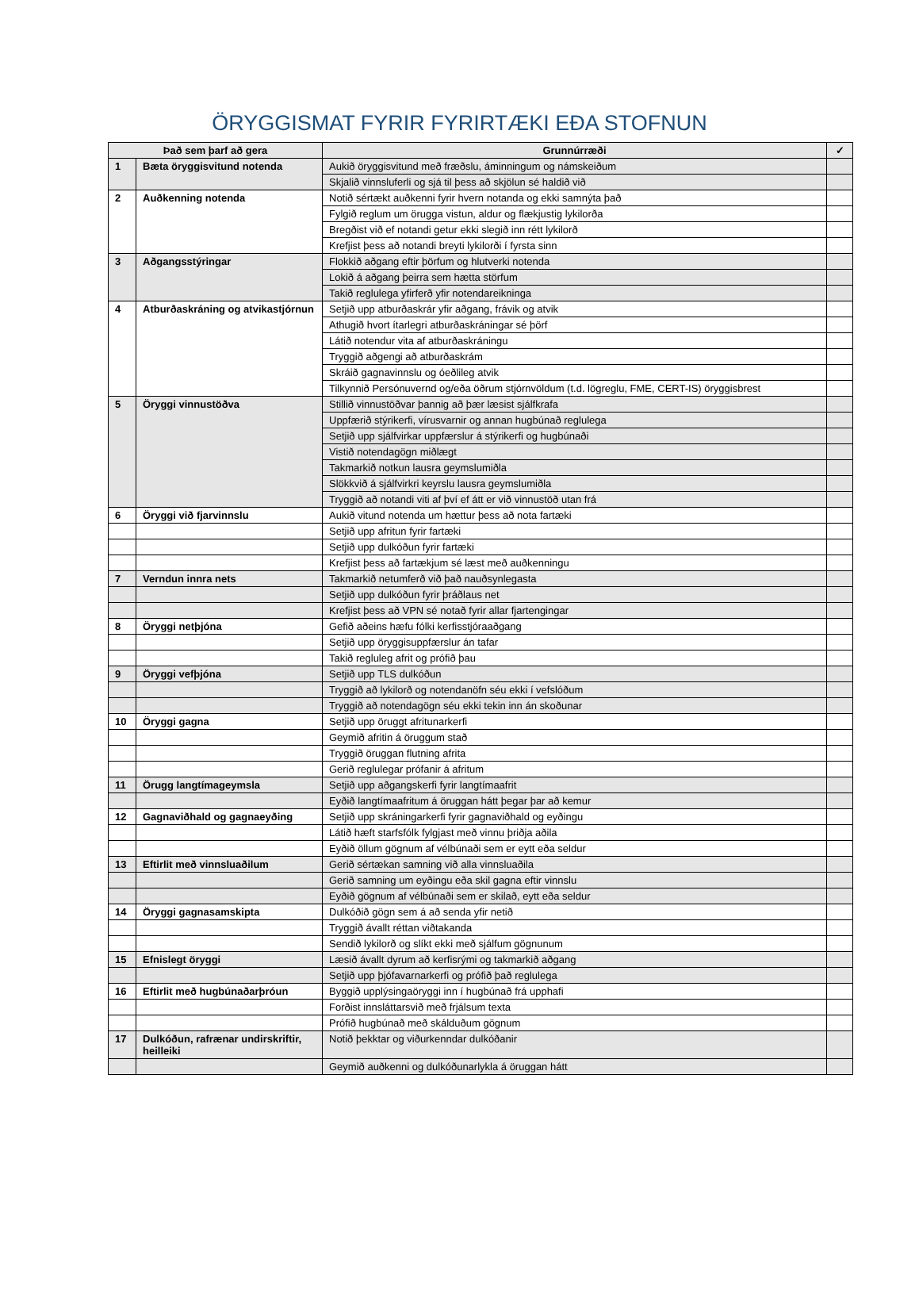ÖRYGGISMAT FYRIR FYRIRTÆKI EÐA STOFNUN
| Það sem þarf að gera | | Grunnúrræði | ✓ |
| --- | --- | --- | --- |
| 1 | Bæta öryggisvitund notenda | Aukið öryggisvitund með fræðslu, áminningum og námskeiðum | |
| | | Skjalið vinnsluferli og sjá til þess að skjölun sé haldið við | |
| 2 | Auðkenning notenda | Notið sértækt auðkenni fyrir hvern notanda og ekki samnýta það | |
| | | Fylgið reglum um örugga vistun, aldur og flækjustig lykilorða | |
| | | Bregðist við ef notandi getur ekki slegið inn rétt lykilorð | |
| | | Krefjist þess að notandi breyti lykilorði í fyrsta sinn | |
| 3 | Aðgangsstýringar | Flokkið aðgang eftir þörfum og hlutverki notenda | |
| | | Lokið á aðgang þeirra sem hætta störfum | |
| | | Takið reglulega yfirferð yfir notendareikninga | |
| 4 | Atburðaskráning og atvikastjórnun | Setjið upp atburðaskrár yfir aðgang, frávik og atvik | |
| | | Athugið hvort ítarlegri atburðaskráningar sé þörf | |
| | | Látið notendur vita af atburðaskráningu | |
| | | Tryggið aðgengi að atburðaskrám | |
| | | Skráið gagnavinnslu og óeðlileg atvik | |
| | | Tilkynnið Persónuvernd og/eða öðrum stjórnvöldum (t.d. lögreglu, FME, CERT-IS) öryggisbrest | |
| 5 | Öryggi vinnustöðva | Stillið vinnustöðvar þannig að þær læsist sjálfkrafa | |
| | | Uppfærið stýrikerfi, vírusvarnir og annan hugbúnað reglulega | |
| | | Setjið upp sjálfvirkar uppfærslur á stýrikerfi og hugbúnaði | |
| | | Vistið notendagögn miðlægt | |
| | | Takmarkið notkun lausra geymslumiðla | |
| | | Slökkvið á sjálfvirkri keyrslu lausra geymslumiðla | |
| | | Tryggið að notandi viti af því ef átt er við vinnustöð utan frá | |
| 6 | Öryggi við fjarvinnslu | Aukið vitund notenda um hættur þess að nota fartæki | |
| | | Setjið upp afritun fyrir fartæki | |
| | | Setjið upp dulkóðun fyrir fartæki | |
| | | Krefjist þess að fartækjum sé læst með auðkenningu | |
| 7 | Verndun innra nets | Takmarkið netumferð við það nauðsynlegasta | |
| | | Setjið upp dulkóðun fyrir þráðlaus net | |
| | | Krefjist þess að VPN sé notað fyrir allar fjartengingar | |
| 8 | Öryggi netþjóna | Gefið aðeins hæfu fólki kerfisstjóraaðgang | |
| | | Setjið upp öryggisuppfærslur án tafar | |
| | | Takið regluleg afrit og prófið þau | |
| 9 | Öryggi vefþjóna | Setjið upp TLS dulkóðun | |
| | | Tryggið að lykilorð og notendanöfn séu ekki í vefslóðum | |
| | | Tryggið að notendagögn séu ekki tekin inn án skoðunar | |
| 10 | Öryggi gagna | Setjið upp öruggt afritunarkerfi | |
| | | Geymið afritin á öruggum stað | |
| | | Tryggið öruggan flutning afrita | |
| | | Gerið reglulegar prófanir á afritum | |
| 11 | Örugg langtímageymsla | Setjið upp aðgangskerfi fyrir langtímaafrit | |
| | | Eyðið langtímaafritum á öruggan hátt þegar þar að kemur | |
| 12 | Gagnaviðhald og gagnaeyðing | Setjið upp skráningarkerfi fyrir gagnaviðhald og eyðingu | |
| | | Látið hæft starfsfólk fylgjast með vinnu þriðja aðila | |
| | | Eyðið öllum gögnum af vélbúnaði sem er eytt eða seldur | |
| 13 | Eftirlit með vinnsluaðilum | Gerið sértækan samning við alla vinnsluaðila | |
| | | Gerið samning um eyðingu eða skil gagna eftir vinnslu | |
| | | Eyðið gögnum af vélbúnaði sem er skilað, eytt eða seldur | |
| 14 | Öryggi gagnasamskipta | Dulkóðið gögn sem á að senda yfir netið | |
| | | Tryggið ávallt réttan viðtakanda | |
| | | Sendið lykilorð og slíkt ekki með sjálfum gögnunum | |
| 15 | Efnislegt öryggi | Læsið ávallt dyrum að kerfisrými og takmarkið aðgang | |
| | | Setjið upp þjófavarnarkerfi og prófið það reglulega | |
| 16 | Eftirlit með hugbúnaðarþróun | Byggið upplýsingaöryggi inn í hugbúnað frá upphafi | |
| | | Forðist innsláttarsvið með frjálsum texta | |
| | | Prófið hugbúnað með skálduðum gögnum | |
| 17 | Dulkóðun, rafrænar undirskriftir, heilleiki | Notið þekktar og viðurkenndar dulkóðanir | |
| | | Geymið auðkenni og dulkóðunarlykla á öruggan hátt | |